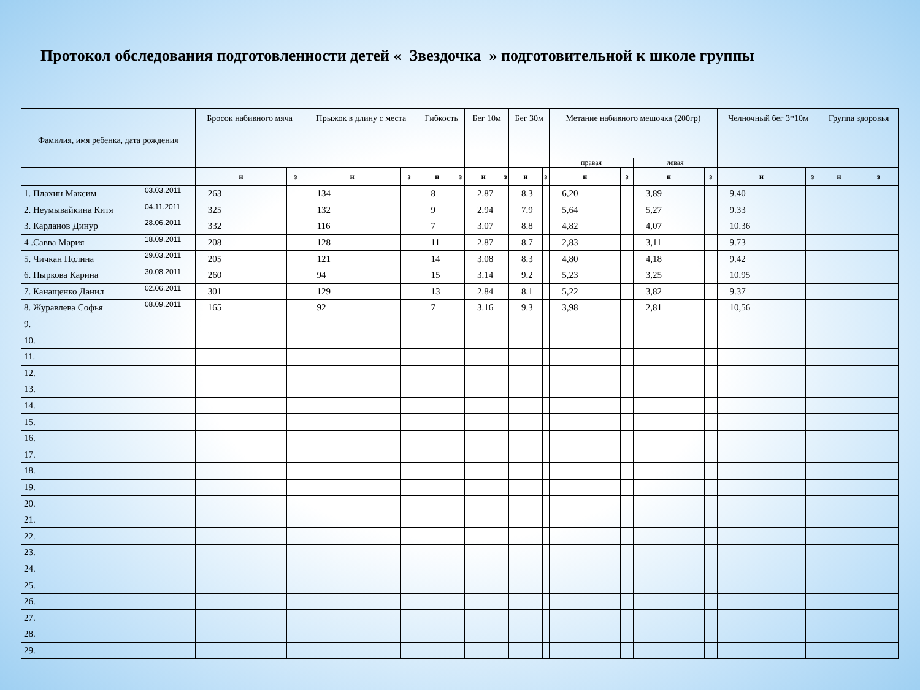Протокол обследования подготовленности детей « Звездочка » подготовительной к школе группы
| Фамилия, имя ребенка, дата рождения | | Бросок набивного мяча | | Прыжок в длину с места | | Гибкость | | Бег 10м | | Бег 30м | | Метание набивного мешочка (200гр) | | | | Челночный бег 3*10м | | Группа здоровья | |
| --- | --- | --- | --- | --- | --- | --- | --- | --- | --- | --- | --- | --- | --- | --- | --- | --- | --- | --- | --- |
| | | | | | | | | | | | | правая | | левая | | | | | |
| | | н | з | н | з | н | з | н | з | н | з | н | з | н | з | н | з | н | з |
| 1. Плахин Максим | 03.03.2011 | 263 | | 134 | | 8 | | 2.87 | | 8.3 | | 6,20 | | 3,89 | | 9.40 | | | |
| 2. Неумывайкина Китя | 04.11.2011 | 325 | | 132 | | 9 | | 2.94 | | 7.9 | | 5,64 | | 5,27 | | 9.33 | | | |
| 3. Карданов Динур | 28.06.2011 | 332 | | 116 | | 7 | | 3.07 | | 8.8 | | 4,82 | | 4,07 | | 10.36 | | | |
| 4 .Савва Мария | 18.09.2011 | 208 | | 128 | | 11 | | 2.87 | | 8.7 | | 2,83 | | 3,11 | | 9.73 | | | |
| 5. Чичкан Полина | 29.03.2011 | 205 | | 121 | | 14 | | 3.08 | | 8.3 | | 4,80 | | 4,18 | | 9.42 | | | |
| 6. Пыркова Карина | 30.08.2011 | 260 | | 94 | | 15 | | 3.14 | | 9.2 | | 5,23 | | 3,25 | | 10.95 | | | |
| 7. Канащенко Данил | 02.06.2011 | 301 | | 129 | | 13 | | 2.84 | | 8.1 | | 5,22 | | 3,82 | | 9.37 | | | |
| 8. Журавлева Софья | 08.09.2011 | 165 | | 92 | | 7 | | 3.16 | | 9.3 | | 3,98 | | 2,81 | | 10,56 | | | |
| 9. | | | | | | | | | | | | | | | | | | | |
| 10. | | | | | | | | | | | | | | | | | | | |
| 11. | | | | | | | | | | | | | | | | | | | |
| 12. | | | | | | | | | | | | | | | | | | | |
| 13. | | | | | | | | | | | | | | | | | | | |
| 14. | | | | | | | | | | | | | | | | | | | |
| 15. | | | | | | | | | | | | | | | | | | | |
| 16. | | | | | | | | | | | | | | | | | | | |
| 17. | | | | | | | | | | | | | | | | | | | |
| 18. | | | | | | | | | | | | | | | | | | | |
| 19. | | | | | | | | | | | | | | | | | | | |
| 20. | | | | | | | | | | | | | | | | | | | |
| 21. | | | | | | | | | | | | | | | | | | | |
| 22. | | | | | | | | | | | | | | | | | | | |
| 23. | | | | | | | | | | | | | | | | | | | |
| 24. | | | | | | | | | | | | | | | | | | | |
| 25. | | | | | | | | | | | | | | | | | | | |
| 26. | | | | | | | | | | | | | | | | | | | |
| 27. | | | | | | | | | | | | | | | | | | | |
| 28. | | | | | | | | | | | | | | | | | | | |
| 29. | | | | | | | | | | | | | | | | | | | |